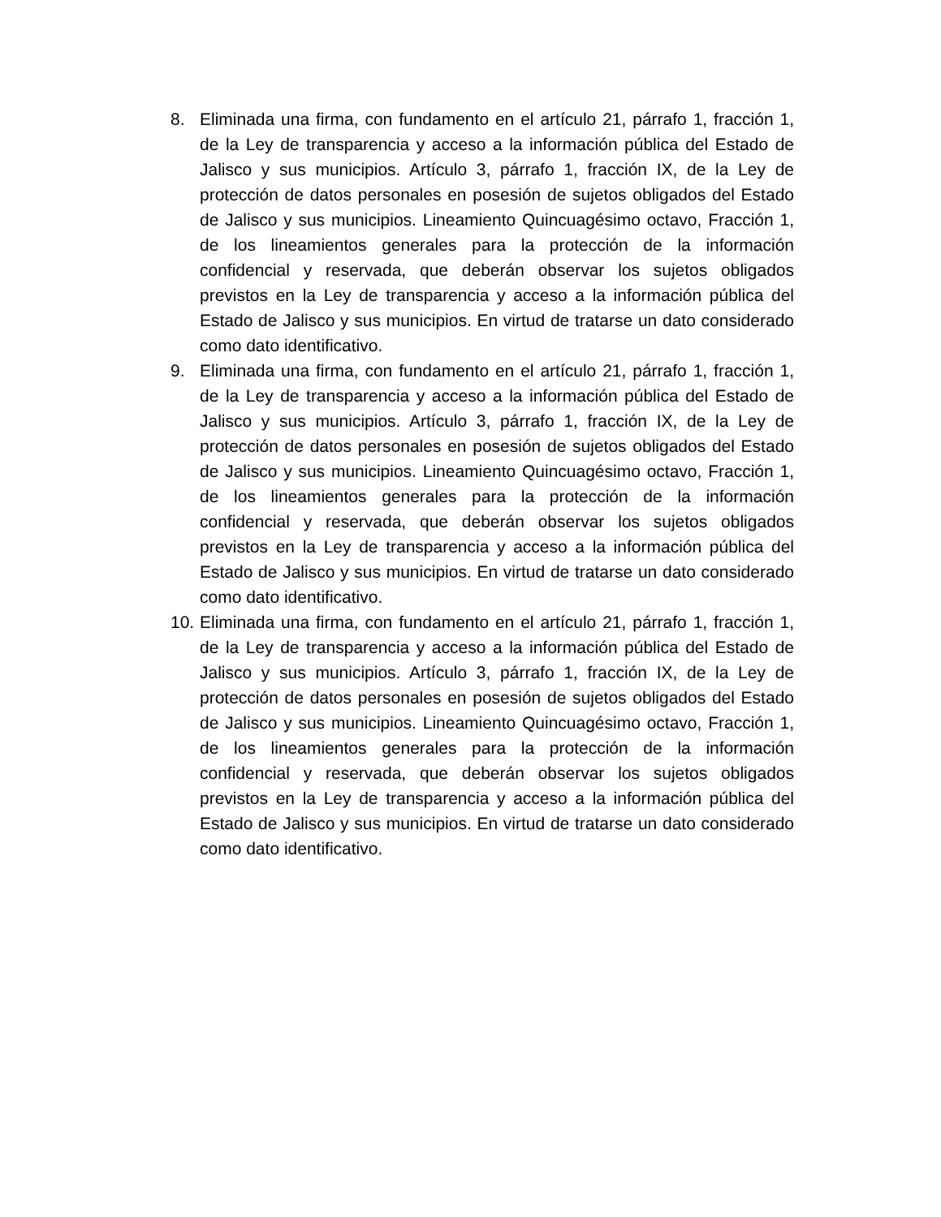8. Eliminada una firma, con fundamento en el artículo 21, párrafo 1, fracción 1, de la Ley de transparencia y acceso a la información pública del Estado de Jalisco y sus municipios. Artículo 3, párrafo 1, fracción IX, de la Ley de protección de datos personales en posesión de sujetos obligados del Estado de Jalisco y sus municipios. Lineamiento Quincuagésimo octavo, Fracción 1, de los lineamientos generales para la protección de la información confidencial y reservada, que deberán observar los sujetos obligados previstos en la Ley de transparencia y acceso a la información pública del Estado de Jalisco y sus municipios. En virtud de tratarse un dato considerado como dato identificativo.
9. Eliminada una firma, con fundamento en el artículo 21, párrafo 1, fracción 1, de la Ley de transparencia y acceso a la información pública del Estado de Jalisco y sus municipios. Artículo 3, párrafo 1, fracción IX, de la Ley de protección de datos personales en posesión de sujetos obligados del Estado de Jalisco y sus municipios. Lineamiento Quincuagésimo octavo, Fracción 1, de los lineamientos generales para la protección de la información confidencial y reservada, que deberán observar los sujetos obligados previstos en la Ley de transparencia y acceso a la información pública del Estado de Jalisco y sus municipios. En virtud de tratarse un dato considerado como dato identificativo.
10. Eliminada una firma, con fundamento en el artículo 21, párrafo 1, fracción 1, de la Ley de transparencia y acceso a la información pública del Estado de Jalisco y sus municipios. Artículo 3, párrafo 1, fracción IX, de la Ley de protección de datos personales en posesión de sujetos obligados del Estado de Jalisco y sus municipios. Lineamiento Quincuagésimo octavo, Fracción 1, de los lineamientos generales para la protección de la información confidencial y reservada, que deberán observar los sujetos obligados previstos en la Ley de transparencia y acceso a la información pública del Estado de Jalisco y sus municipios. En virtud de tratarse un dato considerado como dato identificativo.